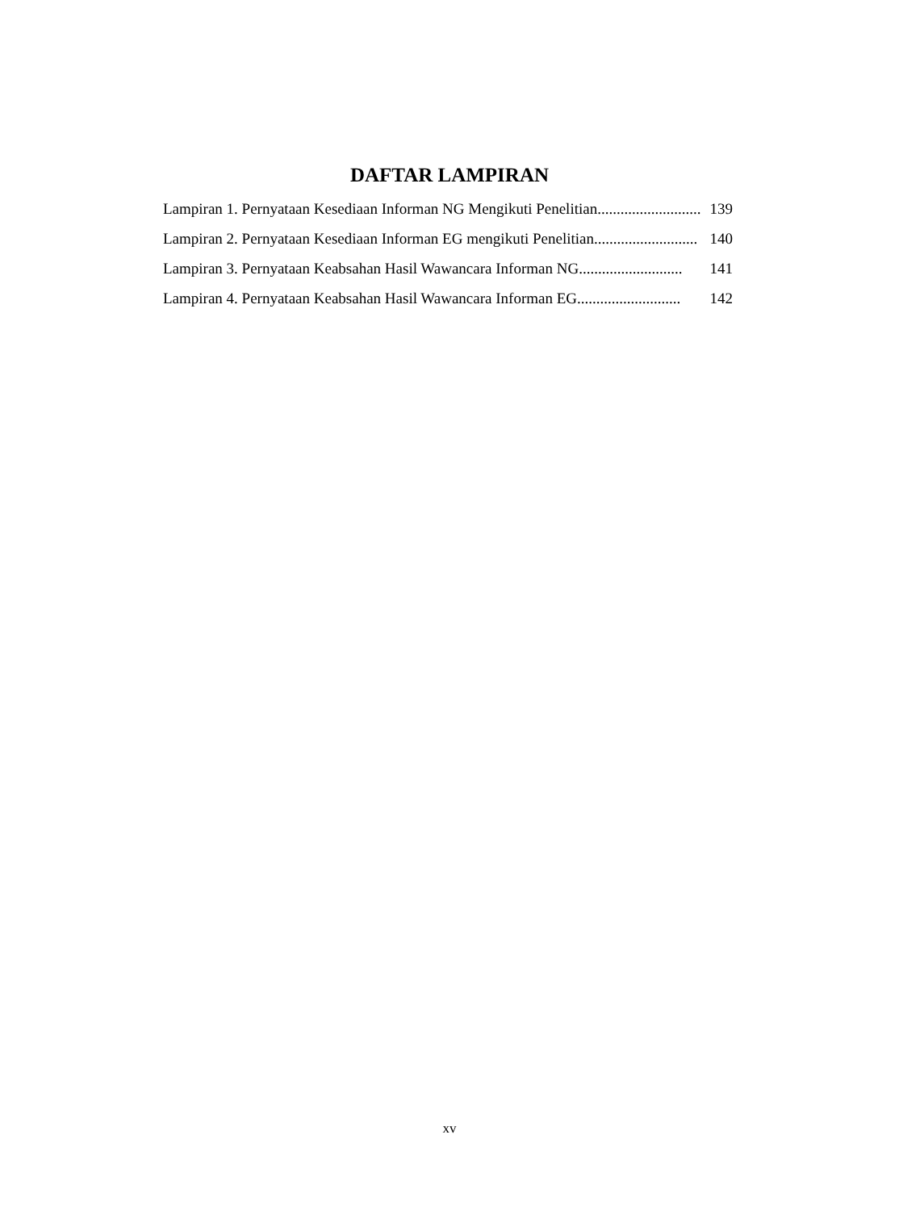DAFTAR LAMPIRAN
Lampiran 1. Pernyataan Kesediaan Informan NG Mengikuti Penelitian ........................... 139
Lampiran 2. Pernyataan Kesediaan Informan EG mengikuti Penelitian ........................... 140
Lampiran 3. Pernyataan Keabsahan Hasil Wawancara Informan NG........................... 141
Lampiran 4. Pernyataan Keabsahan Hasil Wawancara Informan EG ........................... 142
xv